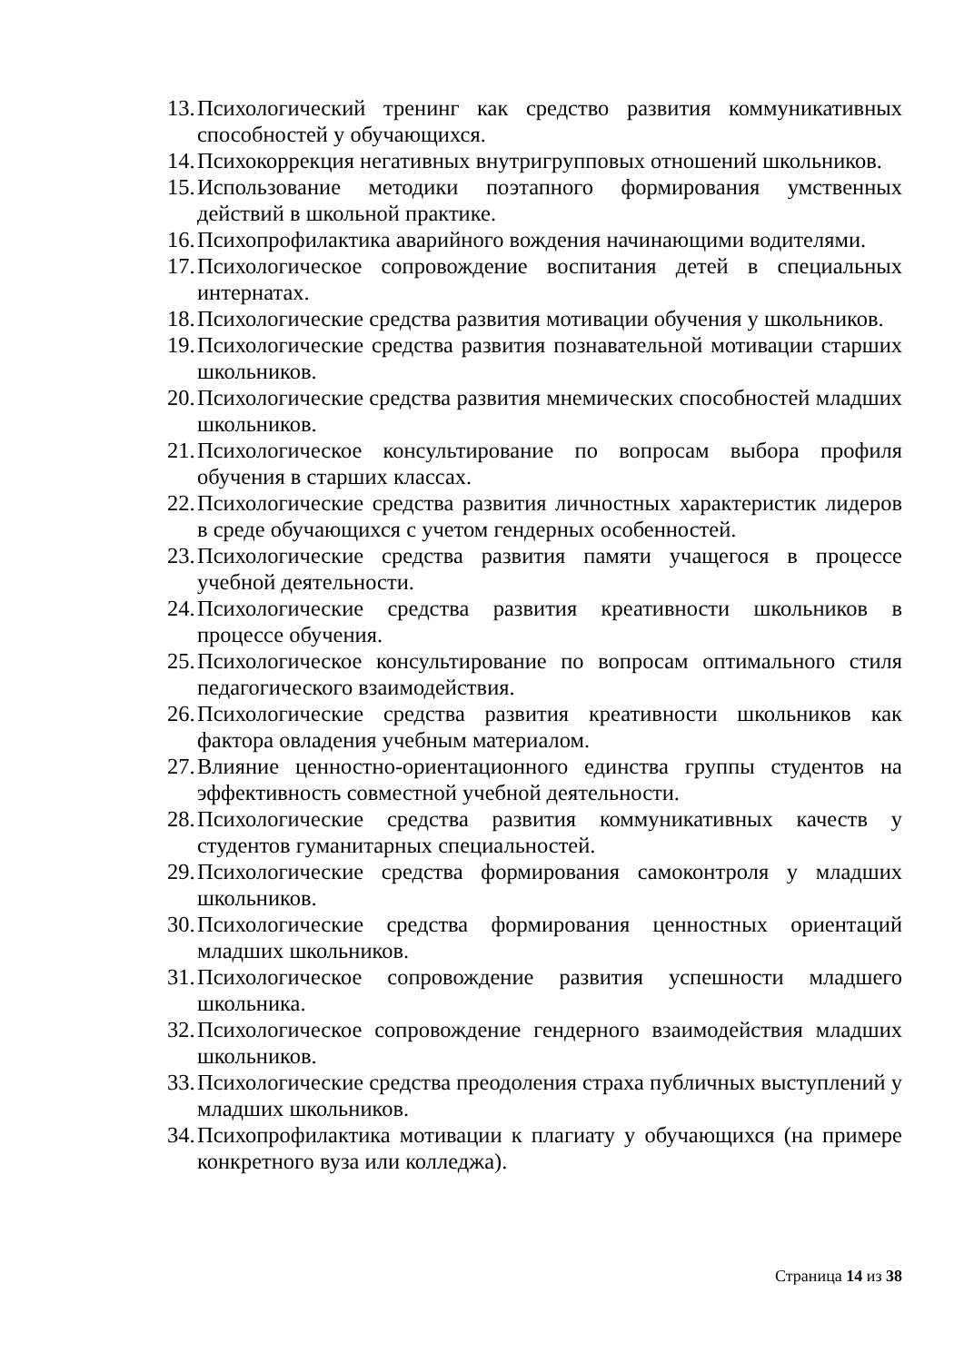13. Психологический тренинг как средство развития коммуникативных способностей у обучающихся.
14. Психокоррекция негативных внутригрупповых отношений школьников.
15. Использование методики поэтапного формирования умственных действий в школьной практике.
16. Психопрофилактика аварийного вождения начинающими водителями.
17. Психологическое сопровождение воспитания детей в специальных интернатах.
18. Психологические средства развития мотивации обучения у школьников.
19. Психологические средства развития познавательной мотивации старших школьников.
20. Психологические средства развития мнемических способностей младших школьников.
21. Психологическое консультирование по вопросам выбора профиля обучения в старших классах.
22. Психологические средства развития личностных характеристик лидеров в среде обучающихся с учетом гендерных особенностей.
23. Психологические средства развития памяти учащегося в процессе учебной деятельности.
24. Психологические средства развития креативности школьников в процессе обучения.
25. Психологическое консультирование по вопросам оптимального стиля педагогического взаимодействия.
26. Психологические средства развития креативности школьников как фактора овладения учебным материалом.
27. Влияние ценностно-ориентационного единства группы студентов на эффективность совместной учебной деятельности.
28. Психологические средства развития коммуникативных качеств у студентов гуманитарных специальностей.
29. Психологические средства формирования самоконтроля у младших школьников.
30. Психологические средства формирования ценностных ориентаций младших школьников.
31. Психологическое сопровождение развития успешности младшего школьника.
32. Психологическое сопровождение гендерного взаимодействия младших школьников.
33. Психологические средства преодоления страха публичных выступлений у младших школьников.
34. Психопрофилактика мотивации к плагиату у обучающихся (на примере конкретного вуза или колледжа).
Страница 14 из 38